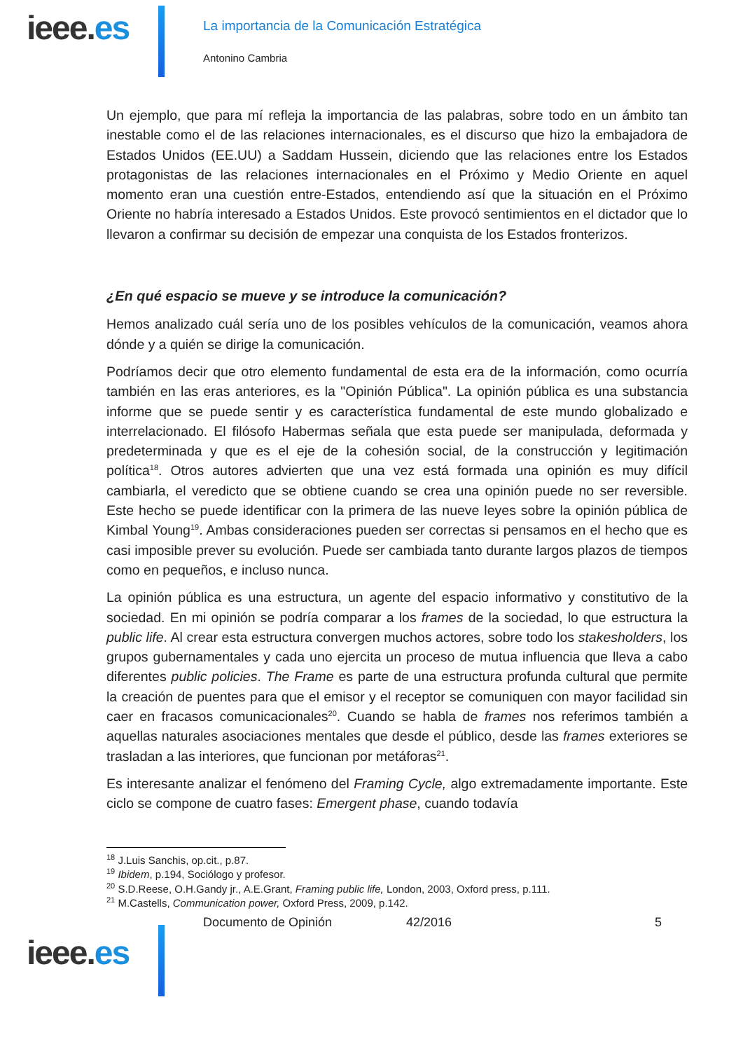ieee.es
La importancia de la Comunicación Estratégica
Antonino Cambria
Un ejemplo, que para mí refleja la importancia de las palabras, sobre todo en un ámbito tan inestable como el de las relaciones internacionales, es el discurso que hizo la embajadora de Estados Unidos (EE.UU) a Saddam Hussein, diciendo que las relaciones entre los Estados protagonistas de las relaciones internacionales en el Próximo y Medio Oriente en aquel momento eran una cuestión entre-Estados, entendiendo así que la situación en el Próximo Oriente no habría interesado a Estados Unidos. Este provocó sentimientos en el dictador que lo llevaron a confirmar su decisión de empezar una conquista de los Estados fronterizos.
¿En qué espacio se mueve y se introduce la comunicación?
Hemos analizado cuál sería uno de los posibles vehículos de la comunicación, veamos ahora dónde y a quién se dirige la comunicación.
Podríamos decir que otro elemento fundamental de esta era de la información, como ocurría también en las eras anteriores, es la "Opinión Pública". La opinión pública es una substancia informe que se puede sentir y es característica fundamental de este mundo globalizado e interrelacionado. El filósofo Habermas señala que esta puede ser manipulada, deformada y predeterminada y que es el eje de la cohesión social, de la construcción y legitimación política<sup>18</sup>. Otros autores advierten que una vez está formada una opinión es muy difícil cambiarla, el veredicto que se obtiene cuando se crea una opinión puede no ser reversible. Este hecho se puede identificar con la primera de las nueve leyes sobre la opinión pública de Kimbal Young<sup>19</sup>. Ambas consideraciones pueden ser correctas si pensamos en el hecho que es casi imposible prever su evolución. Puede ser cambiada tanto durante largos plazos de tiempos como en pequeños, e incluso nunca.
La opinión pública es una estructura, un agente del espacio informativo y constitutivo de la sociedad. En mi opinión se podría comparar a los frames de la sociedad, lo que estructura la public life. Al crear esta estructura convergen muchos actores, sobre todo los stakesholders, los grupos gubernamentales y cada uno ejercita un proceso de mutua influencia que lleva a cabo diferentes public policies. The Frame es parte de una estructura profunda cultural que permite la creación de puentes para que el emisor y el receptor se comuniquen con mayor facilidad sin caer en fracasos comunicacionales<sup>20</sup>. Cuando se habla de frames nos referimos también a aquellas naturales asociaciones mentales que desde el público, desde las frames exteriores se trasladan a las interiores, que funcionan por metáforas<sup>21</sup>.
Es interesante analizar el fenómeno del Framing Cycle, algo extremadamente importante. Este ciclo se compone de cuatro fases: Emergent phase, cuando todavía
<sup>18</sup> J.Luis Sanchis, op.cit., p.87.
<sup>19</sup> Ibidem, p.194, Sociólogo y profesor.
<sup>20</sup> S.D.Reese, O.H.Gandy jr., A.E.Grant, Framing public life, London, 2003, Oxford press, p.111.
<sup>21</sup> M.Castells, Communication power, Oxford Press, 2009, p.142.
Documento de Opinión 42/2016 5
ieee.es